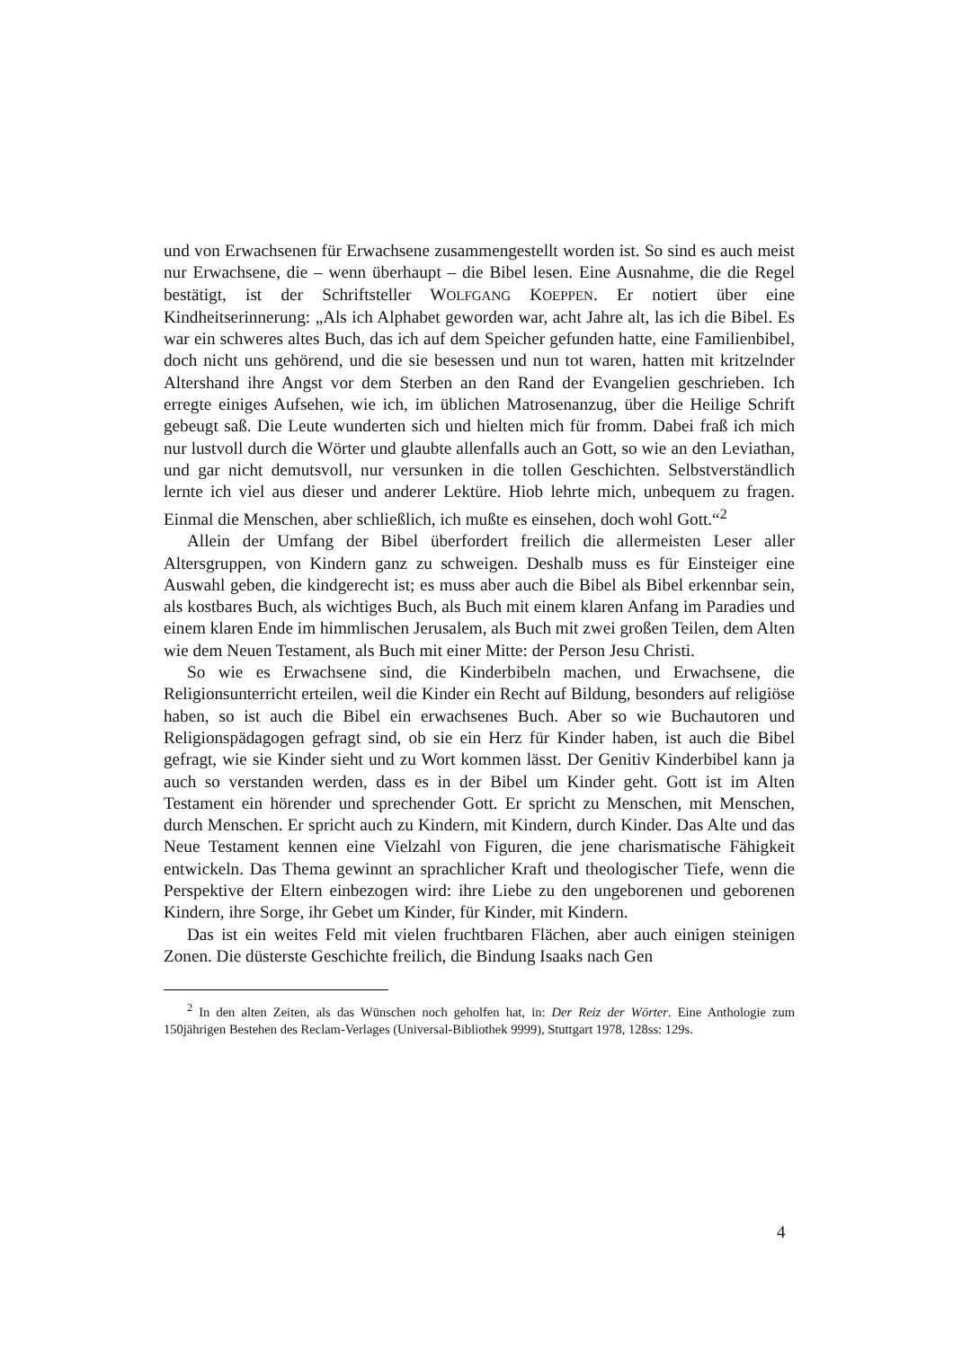und von Erwachsenen für Erwachsene zusammengestellt worden ist. So sind es auch meist nur Erwachsene, die – wenn überhaupt – die Bibel lesen. Eine Ausnahme, die die Regel bestätigt, ist der Schriftsteller WOLFGANG KOEPPEN. Er notiert über eine Kindheitserinnerung: „Als ich Alphabet geworden war, acht Jahre alt, las ich die Bibel. Es war ein schweres altes Buch, das ich auf dem Speicher gefunden hatte, eine Familienbibel, doch nicht uns gehörend, und die sie besessen und nun tot waren, hatten mit kritzelnder Altershand ihre Angst vor dem Sterben an den Rand der Evangelien geschrieben. Ich erregte einiges Aufsehen, wie ich, im üblichen Matrosenanzug, über die Heilige Schrift gebeugt saß. Die Leute wunderten sich und hielten mich für fromm. Dabei fraß ich mich nur lustvoll durch die Wörter und glaubte allenfalls auch an Gott, so wie an den Leviathan, und gar nicht demutsvoll, nur versunken in die tollen Geschichten. Selbstverständlich lernte ich viel aus dieser und anderer Lektüre. Hiob lehrte mich, unbequem zu fragen. Einmal die Menschen, aber schließlich, ich mußte es einsehen, doch wohl Gott.“<sup>2</sup>
Allein der Umfang der Bibel überfordert freilich die allermeisten Leser aller Altersgruppen, von Kindern ganz zu schweigen. Deshalb muss es für Einsteiger eine Auswahl geben, die kindgerecht ist; es muss aber auch die Bibel als Bibel erkennbar sein, als kostbares Buch, als wichtiges Buch, als Buch mit einem klaren Anfang im Paradies und einem klaren Ende im himmlischen Jerusalem, als Buch mit zwei großen Teilen, dem Alten wie dem Neuen Testament, als Buch mit einer Mitte: der Person Jesu Christi.
So wie es Erwachsene sind, die Kinderbibeln machen, und Erwachsene, die Religionsunterricht erteilen, weil die Kinder ein Recht auf Bildung, besonders auf religiöse haben, so ist auch die Bibel ein erwachsenes Buch. Aber so wie Buchautoren und Religionspädagogen gefragt sind, ob sie ein Herz für Kinder haben, ist auch die Bibel gefragt, wie sie Kinder sieht und zu Wort kommen lässt. Der Genitiv Kinderbibel kann ja auch so verstanden werden, dass es in der Bibel um Kinder geht. Gott ist im Alten Testament ein hörender und sprechender Gott. Er spricht zu Menschen, mit Menschen, durch Menschen. Er spricht auch zu Kindern, mit Kindern, durch Kinder. Das Alte und das Neue Testament kennen eine Vielzahl von Figuren, die jene charismatische Fähigkeit entwickeln. Das Thema gewinnt an sprachlicher Kraft und theologischer Tiefe, wenn die Perspektive der Eltern einbezogen wird: ihre Liebe zu den ungeborenen und geborenen Kindern, ihre Sorge, ihr Gebet um Kinder, für Kinder, mit Kindern.
Das ist ein weites Feld mit vielen fruchtbaren Flächen, aber auch einigen steinigen Zonen. Die düsterste Geschichte freilich, die Bindung Isaaks nach Gen
<sup>2</sup> In den alten Zeiten, als das Wünschen noch geholfen hat, in: Der Reiz der Wörter. Eine Anthologie zum 150jährigen Bestehen des Reclam-Verlages (Universal-Bibliothek 9999), Stuttgart 1978, 128ss: 129s.
4